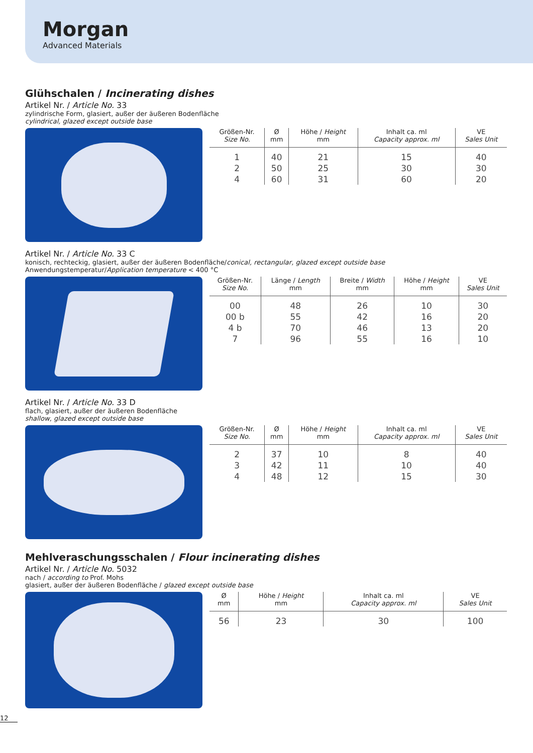Morgan
Advanced Materials
Glühschalen / Incinerating dishes
Artikel Nr. / Article No. 33
zylindrische Form, glasiert, außer der äußeren Bodenfläche
cylindrical, glazed except outside base
| Größen-Nr. Size No. | Ø mm | Höhe / Height mm | Inhalt ca. ml Capacity approx. ml | VE Sales Unit |
| --- | --- | --- | --- | --- |
| 1 2 4 | 40 50 60 | 21 25 31 | 15 30 60 | 40 30 20 |
Artikel Nr. / Article No. 33 C
konisch, rechteckig, glasiert, außer der äußeren Bodenfläche/conical, rectangular, glazed except outside base
Anwendungstemperatur/Application temperature < 400 °C
| Größen-Nr. Size No. | Länge / Length mm | Breite / Width mm | Höhe / Height mm | VE Sales Unit |
| --- | --- | --- | --- | --- |
| 00 00 b 4 b 7 | 48 55 70 96 | 26 42 46 55 | 10 16 13 16 | 30 20 20 10 |
Artikel Nr. / Article No. 33 D
flach, glasiert, außer der äußeren Bodenfläche
shallow, glazed except outside base
| Größen-Nr. Size No. | Ø mm | Höhe / Height mm | Inhalt ca. ml Capacity approx. ml | VE Sales Unit |
| --- | --- | --- | --- | --- |
| 2 3 4 | 37 42 48 | 10 11 12 | 8 10 15 | 40 40 30 |
Mehlveraschungsschalen / Flour incinerating dishes
Artikel Nr. / Article No. 5032
nach / according to Prof. Mohs
glasiert, außer der äußeren Bodenfläche / glazed except outside base
| Ø mm | Höhe / Height mm | Inhalt ca. ml Capacity approx. ml | VE Sales Unit |
| --- | --- | --- | --- |
| 56 | 23 | 30 | 100 |
12